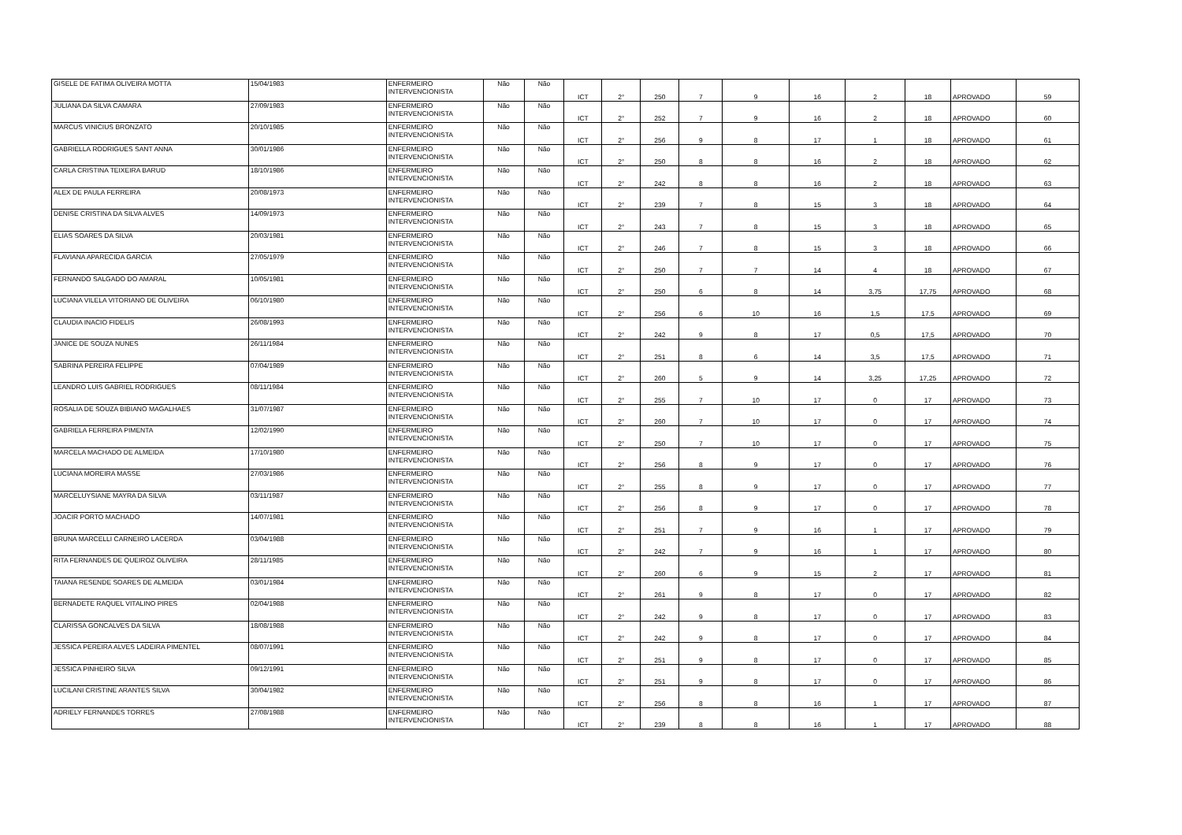| GISELE DE FATIMA OLIVEIRA MOTTA | 15/04/1983 | ENFERMEIRO INTERVENCIONISTA | Não | Não | ICT | 2° | 250 | 7 | 9 | 16 | 2 | 18 | APROVADO | 59 |
| JULIANA DA SILVA CAMARA | 27/09/1983 | ENFERMEIRO INTERVENCIONISTA | Não | Não | ICT | 2° | 252 | 7 | 9 | 16 | 2 | 18 | APROVADO | 60 |
| MARCUS VINICIUS BRONZATO | 20/10/1985 | ENFERMEIRO INTERVENCIONISTA | Não | Não | ICT | 2° | 256 | 9 | 8 | 17 | 1 | 18 | APROVADO | 61 |
| GABRIELLA RODRIGUES SANT ANNA | 30/01/1986 | ENFERMEIRO INTERVENCIONISTA | Não | Não | ICT | 2° | 250 | 8 | 8 | 16 | 2 | 18 | APROVADO | 62 |
| CARLA CRISTINA TEIXEIRA BARUD | 18/10/1986 | ENFERMEIRO INTERVENCIONISTA | Não | Não | ICT | 2° | 242 | 8 | 8 | 16 | 2 | 18 | APROVADO | 63 |
| ALEX DE PAULA FERREIRA | 20/08/1973 | ENFERMEIRO INTERVENCIONISTA | Não | Não | ICT | 2° | 239 | 7 | 8 | 15 | 3 | 18 | APROVADO | 64 |
| DENISE CRISTINA DA SILVA ALVES | 14/09/1973 | ENFERMEIRO INTERVENCIONISTA | Não | Não | ICT | 2° | 243 | 7 | 8 | 15 | 3 | 18 | APROVADO | 65 |
| ELIAS SOARES DA SILVA | 20/03/1981 | ENFERMEIRO INTERVENCIONISTA | Não | Não | ICT | 2° | 246 | 7 | 8 | 15 | 3 | 18 | APROVADO | 66 |
| FLAVIANA APARECIDA GARCIA | 27/05/1979 | ENFERMEIRO INTERVENCIONISTA | Não | Não | ICT | 2° | 250 | 7 | 7 | 14 | 4 | 18 | APROVADO | 67 |
| FERNANDO SALGADO DO AMARAL | 10/05/1981 | ENFERMEIRO INTERVENCIONISTA | Não | Não | ICT | 2° | 250 | 6 | 8 | 14 | 3,75 | 17,75 | APROVADO | 68 |
| LUCIANA VILELA VITORIANO DE OLIVEIRA | 06/10/1980 | ENFERMEIRO INTERVENCIONISTA | Não | Não | ICT | 2° | 256 | 6 | 10 | 16 | 1,5 | 17,5 | APROVADO | 69 |
| CLAUDIA INACIO FIDELIS | 26/08/1993 | ENFERMEIRO INTERVENCIONISTA | Não | Não | ICT | 2° | 242 | 9 | 8 | 17 | 0,5 | 17,5 | APROVADO | 70 |
| JANICE DE SOUZA NUNES | 26/11/1984 | ENFERMEIRO INTERVENCIONISTA | Não | Não | ICT | 2° | 251 | 8 | 6 | 14 | 3,5 | 17,5 | APROVADO | 71 |
| SABRINA PEREIRA FELIPPE | 07/04/1989 | ENFERMEIRO INTERVENCIONISTA | Não | Não | ICT | 2° | 260 | 5 | 9 | 14 | 3,25 | 17,25 | APROVADO | 72 |
| LEANDRO LUIS GABRIEL RODRIGUES | 08/11/1984 | ENFERMEIRO INTERVENCIONISTA | Não | Não | ICT | 2° | 255 | 7 | 10 | 17 | 0 | 17 | APROVADO | 73 |
| ROSALIA DE SOUZA BIBIANO MAGALHAES | 31/07/1987 | ENFERMEIRO INTERVENCIONISTA | Não | Não | ICT | 2° | 260 | 7 | 10 | 17 | 0 | 17 | APROVADO | 74 |
| GABRIELA FERREIRA PIMENTA | 12/02/1990 | ENFERMEIRO INTERVENCIONISTA | Não | Não | ICT | 2° | 250 | 7 | 10 | 17 | 0 | 17 | APROVADO | 75 |
| MARCELA MACHADO DE ALMEIDA | 17/10/1980 | ENFERMEIRO INTERVENCIONISTA | Não | Não | ICT | 2° | 256 | 8 | 9 | 17 | 0 | 17 | APROVADO | 76 |
| LUCIANA MOREIRA MASSE | 27/03/1986 | ENFERMEIRO INTERVENCIONISTA | Não | Não | ICT | 2° | 255 | 8 | 9 | 17 | 0 | 17 | APROVADO | 77 |
| MARCELUYSIANE MAYRA DA SILVA | 03/11/1987 | ENFERMEIRO INTERVENCIONISTA | Não | Não | ICT | 2° | 256 | 8 | 9 | 17 | 0 | 17 | APROVADO | 78 |
| JOACIR PORTO MACHADO | 14/07/1981 | ENFERMEIRO INTERVENCIONISTA | Não | Não | ICT | 2° | 251 | 7 | 9 | 16 | 1 | 17 | APROVADO | 79 |
| BRUNA MARCELLI CARNEIRO LACERDA | 03/04/1988 | ENFERMEIRO INTERVENCIONISTA | Não | Não | ICT | 2° | 242 | 7 | 9 | 16 | 1 | 17 | APROVADO | 80 |
| RITA FERNANDES DE QUEIROZ OLIVEIRA | 28/11/1985 | ENFERMEIRO INTERVENCIONISTA | Não | Não | ICT | 2° | 260 | 6 | 9 | 15 | 2 | 17 | APROVADO | 81 |
| TAIANA RESENDE SOARES DE ALMEIDA | 03/01/1984 | ENFERMEIRO INTERVENCIONISTA | Não | Não | ICT | 2° | 261 | 9 | 8 | 17 | 0 | 17 | APROVADO | 82 |
| BERNADETE RAQUEL VITALINO PIRES | 02/04/1988 | ENFERMEIRO INTERVENCIONISTA | Não | Não | ICT | 2° | 242 | 9 | 8 | 17 | 0 | 17 | APROVADO | 83 |
| CLARISSA GONCALVES DA SILVA | 18/08/1988 | ENFERMEIRO INTERVENCIONISTA | Não | Não | ICT | 2° | 242 | 9 | 8 | 17 | 0 | 17 | APROVADO | 84 |
| JESSICA PEREIRA ALVES LADEIRA PIMENTEL | 08/07/1991 | ENFERMEIRO INTERVENCIONISTA | Não | Não | ICT | 2° | 251 | 9 | 8 | 17 | 0 | 17 | APROVADO | 85 |
| JESSICA PINHEIRO SILVA | 09/12/1991 | ENFERMEIRO INTERVENCIONISTA | Não | Não | ICT | 2° | 251 | 9 | 8 | 17 | 0 | 17 | APROVADO | 86 |
| LUCILANI CRISTINE ARANTES SILVA | 30/04/1982 | ENFERMEIRO INTERVENCIONISTA | Não | Não | ICT | 2° | 256 | 8 | 8 | 16 | 1 | 17 | APROVADO | 87 |
| ADRIELY FERNANDES TORRES | 27/08/1988 | ENFERMEIRO INTERVENCIONISTA | Não | Não | ICT | 2° | 239 | 8 | 8 | 16 | 1 | 17 | APROVADO | 88 |